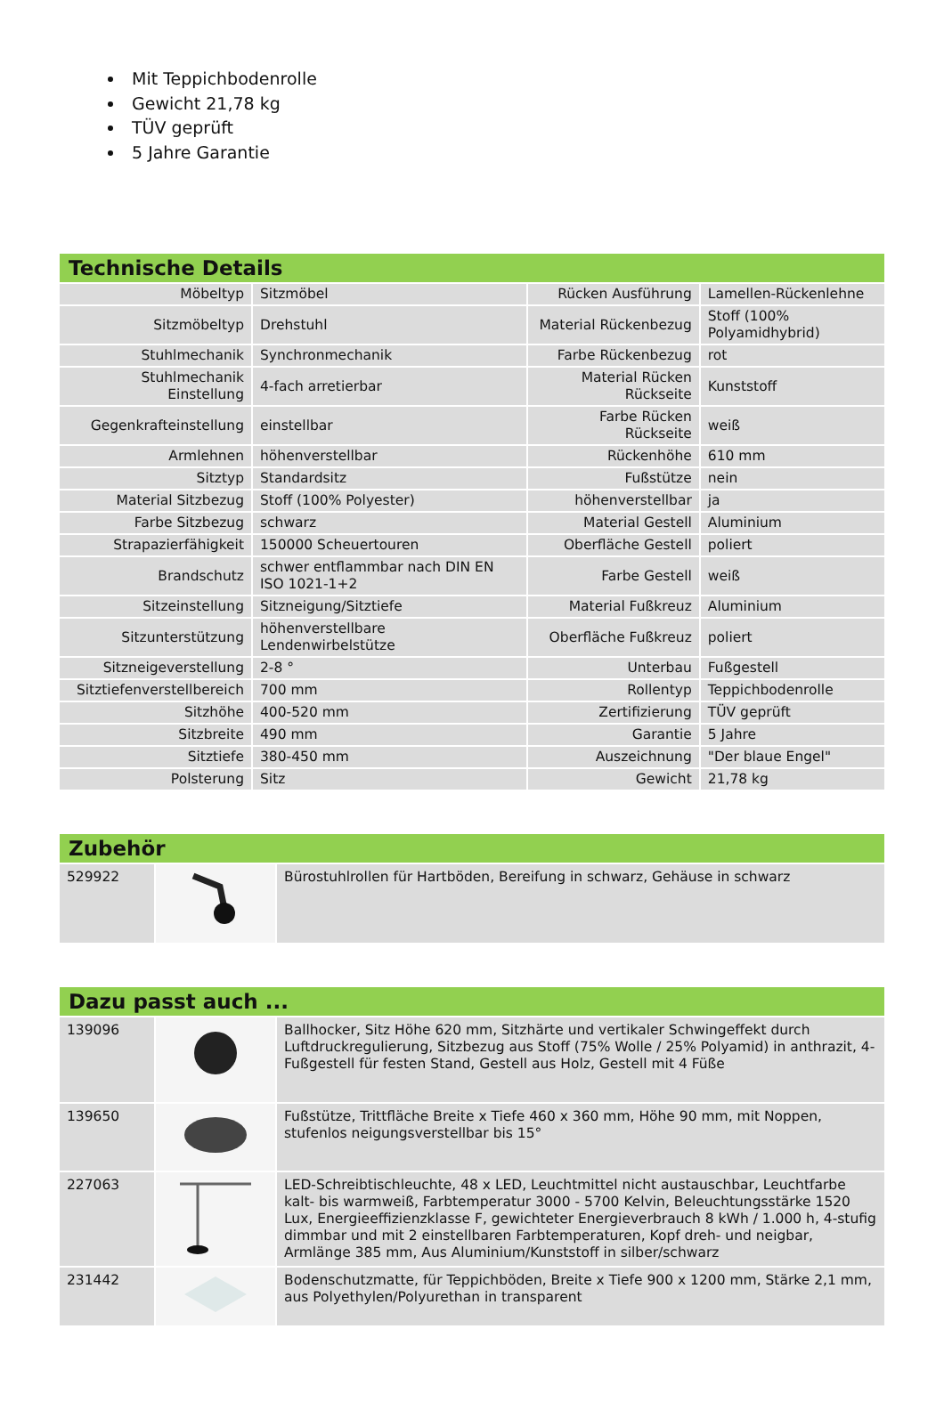Mit Teppichbodenrolle
Gewicht 21,78 kg
TÜV geprüft
5 Jahre Garantie
Technische Details
| Möbeltyp | Sitzmöbel | Rücken Ausführung | Lamellen-Rückenlehne |
| Sitzmöbeltyp | Drehstuhl | Material Rückenbezug | Stoff (100% Polyamidhybrid) |
| Stuhlmechanik | Synchronmechanik | Farbe Rückenbezug | rot |
| Stuhlmechanik Einstellung | 4-fach arretierbar | Material Rücken Rückseite | Kunststoff |
| Gegenkrafteinstellung | einstellbar | Farbe Rücken Rückseite | weiß |
| Armlehnen | höhenverstellbar | Rückenhöhe | 610 mm |
| Sitztyp | Standardsitz | Fußstütze | nein |
| Material Sitzbezug | Stoff (100% Polyester) | höhenverstellbar | ja |
| Farbe Sitzbezug | schwarz | Material Gestell | Aluminium |
| Strapazierfähigkeit | 150000 Scheuertouren | Oberfläche Gestell | poliert |
| Brandschutz | schwer entflammbar nach DIN EN ISO 1021-1+2 | Farbe Gestell | weiß |
| Sitzeinstellung | Sitzneigung/Sitztiefe | Material Fußkreuz | Aluminium |
| Sitzunterstützung | höhenverstellbare Lendenwirbelstütze | Oberfläche Fußkreuz | poliert |
| Sitzneigeverstellung | 2-8 ° | Unterbau | Fußgestell |
| Sitztiefenverstellbereich | 700 mm | Rollentyp | Teppichbodenrolle |
| Sitzhöhe | 400-520 mm | Zertifizierung | TÜV geprüft |
| Sitzbreite | 490 mm | Garantie | 5 Jahre |
| Sitztiefe | 380-450 mm | Auszeichnung | "Der blaue Engel" |
| Polsterung | Sitz | Gewicht | 21,78 kg |
Zubehör
| 529922 | | Bürostuhlrollen für Hartböden, Bereifung in schwarz, Gehäuse in schwarz |
Dazu passt auch ...
| 139096 | | Ballhocker, Sitz Höhe 620 mm, Sitzhärte und vertikaler Schwingeffekt durch Luftdruckregulierung, Sitzbezug aus Stoff (75% Wolle / 25% Polyamid) in anthrazit, 4-Fußgestell für festen Stand, Gestell aus Holz, Gestell mit 4 Füße |
| 139650 | | Fußstütze, Trittfläche Breite x Tiefe 460 x 360 mm, Höhe 90 mm, mit Noppen, stufenlos neigungsverstellbar bis 15° |
| 227063 | | LED-Schreibtischleuchte, 48 x LED, Leuchtmittel nicht austauschbar, Leuchtfarbe kalt- bis warmweiß, Farbtemperatur 3000 - 5700 Kelvin, Beleuchtungsstärke 1520 Lux, Energieeffizienzklasse F, gewichteter Energieverbrauch 8 kWh / 1.000 h, 4-stufig dimmbar und mit 2 einstellbaren Farbtemperaturen, Kopf dreh- und neigbar, Armlänge 385 mm, Aus Aluminium/Kunststoff in silber/schwarz |
| 231442 | | Bodenschutzmatte, für Teppichböden, Breite x Tiefe 900 x 1200 mm, Stärke 2,1 mm, aus Polyethylen/Polyurethan in transparent |